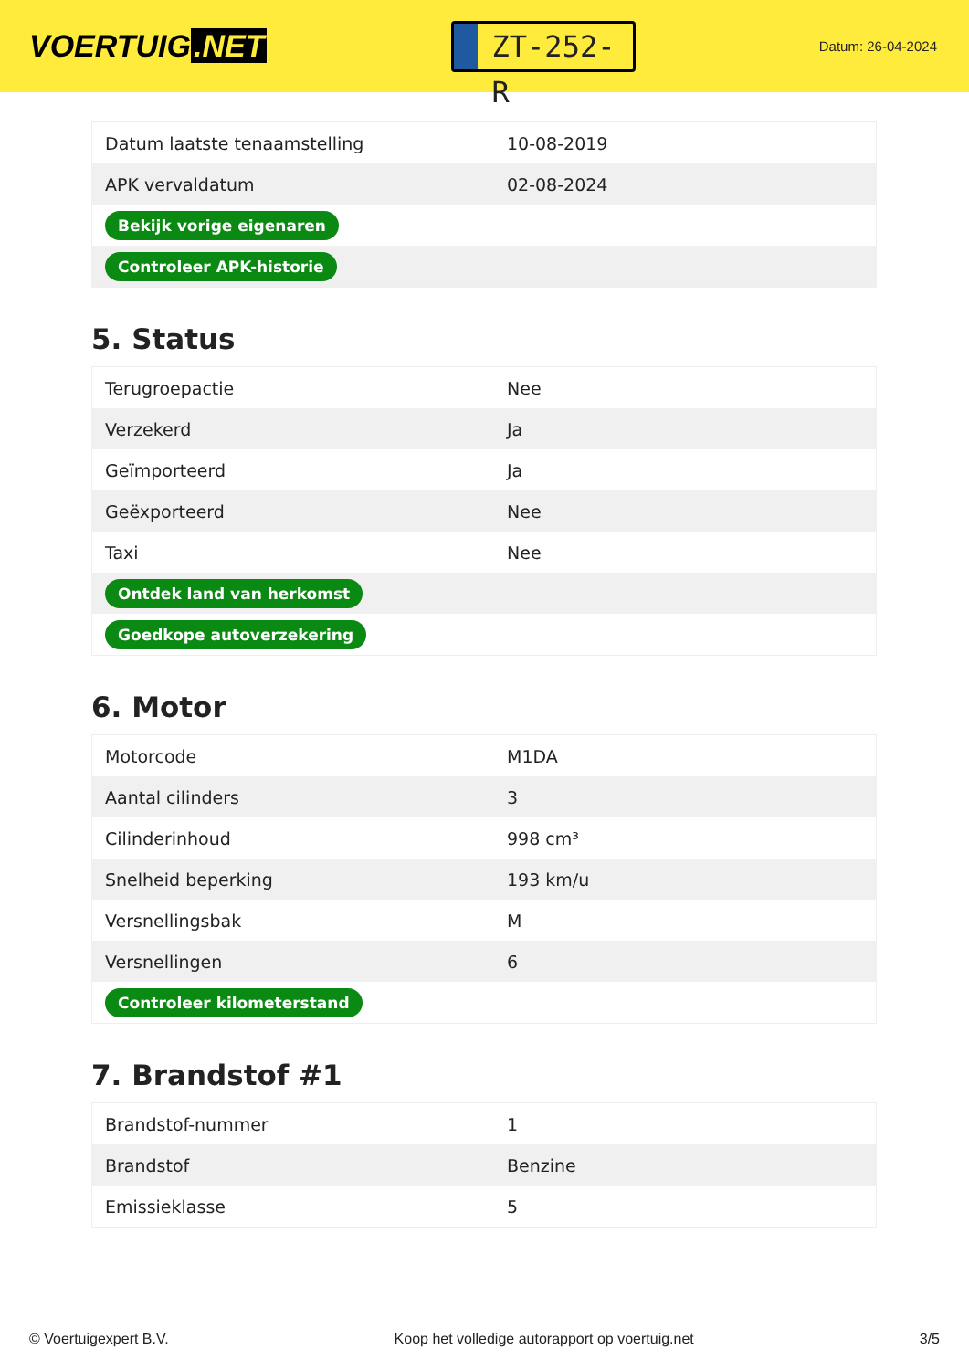VOERTUIG.NET
ZT-252-R
Datum: 26-04-2024
| Datum laatste tenaamstelling | 10-08-2019 |
| APK vervaldatum | 02-08-2024 |
| Bekijk vorige eigenaren | |
| Controleer APK-historie | |
5. Status
| Terugroepactie | Nee |
| Verzekerd | Ja |
| Geïmporteerd | Ja |
| Geëxporteerd | Nee |
| Taxi | Nee |
| Ontdek land van herkomst | |
| Goedkope autoverzekering | |
6. Motor
| Motorcode | M1DA |
| Aantal cilinders | 3 |
| Cilinderinhoud | 998 cm³ |
| Snelheid beperking | 193 km/u |
| Versnellingsbak | M |
| Versnellingen | 6 |
| Controleer kilometerstand | |
7. Brandstof #1
| Brandstof-nummer | 1 |
| Brandstof | Benzine |
| Emissieklasse | 5 |
© Voertuigexpert B.V. Koop het volledige autorapport op voertuig.net 3/5